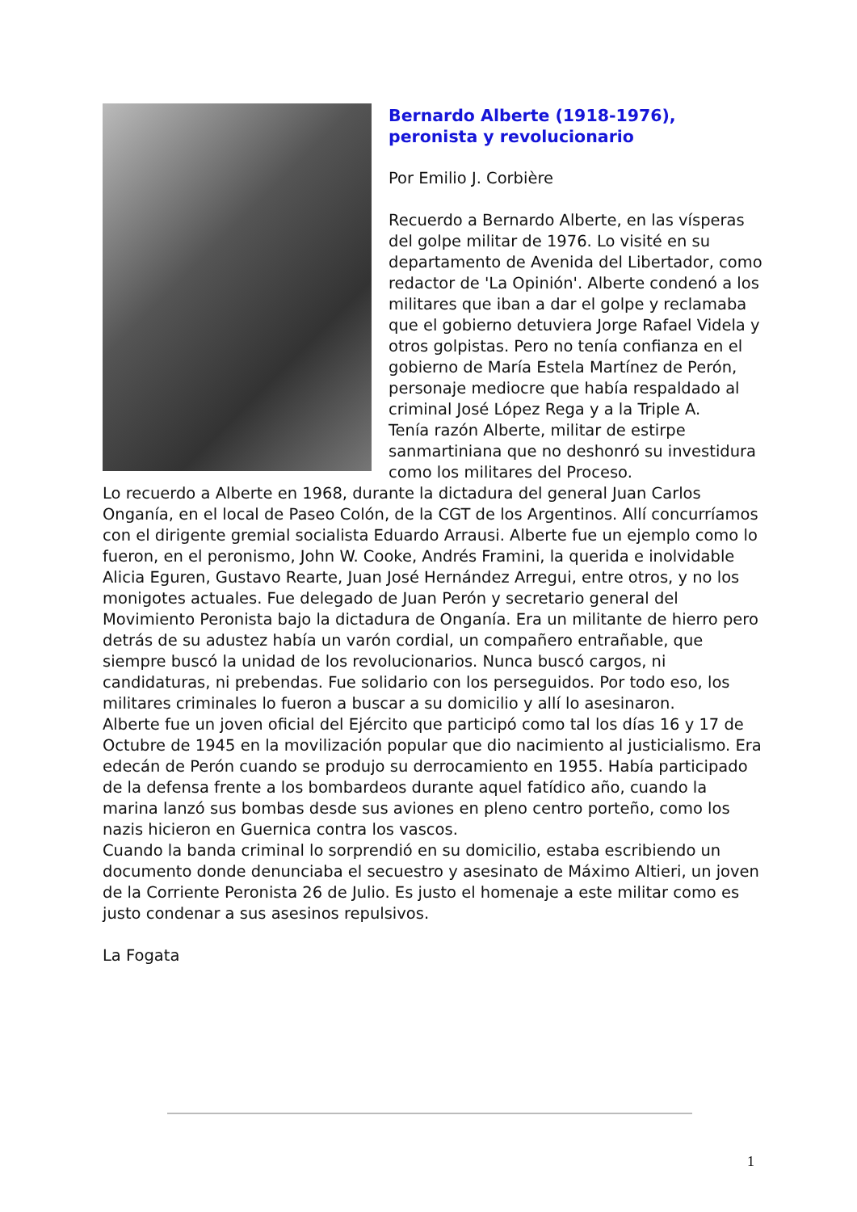Bernardo Alberte (1918-1976), peronista y revolucionario
Por Emilio J. Corbière
Recuerdo a Bernardo Alberte, en las vísperas del golpe militar de 1976. Lo visité en su departamento de Avenida del Libertador, como redactor de 'La Opinión'. Alberte condenó a los militares que iban a dar el golpe y reclamaba que el gobierno detuviera Jorge Rafael Videla y otros golpistas. Pero no tenía confianza en el gobierno de María Estela Martínez de Perón, personaje mediocre que había respaldado al criminal José López Rega y a la Triple A.
Tenía razón Alberte, militar de estirpe sanmartiniana que no deshonró su investidura como los militares del Proceso.
Lo recuerdo a Alberte en 1968, durante la dictadura del general Juan Carlos Onganía, en el local de Paseo Colón, de la CGT de los Argentinos. Allí concurríamos con el dirigente gremial socialista Eduardo Arrausi. Alberte fue un ejemplo como lo fueron, en el peronismo, John W. Cooke, Andrés Framini, la querida e inolvidable Alicia Eguren, Gustavo Rearte, Juan José Hernández Arregui, entre otros, y no los monigotes actuales. Fue delegado de Juan Perón y secretario general del Movimiento Peronista bajo la dictadura de Onganía. Era un militante de hierro pero detrás de su adustez había un varón cordial, un compañero entrañable, que siempre buscó la unidad de los revolucionarios. Nunca buscó cargos, ni candidaturas, ni prebendas. Fue solidario con los perseguidos. Por todo eso, los militares criminales lo fueron a buscar a su domicilio y allí lo asesinaron.
Alberte fue un joven oficial del Ejército que participó como tal los días 16 y 17 de Octubre de 1945 en la movilización popular que dio nacimiento al justicialismo. Era edecán de Perón cuando se produjo su derrocamiento en 1955. Había participado de la defensa frente a los bombardeos durante aquel fatídico año, cuando la marina lanzó sus bombas desde sus aviones en pleno centro porteño, como los nazis hicieron en Guernica contra los vascos.
Cuando la banda criminal lo sorprendió en su domicilio, estaba escribiendo un documento donde denunciaba el secuestro y asesinato de Máximo Altieri, un joven de la Corriente Peronista 26 de Julio. Es justo el homenaje a este militar como es justo condenar a sus asesinos repulsivos.
La Fogata
1